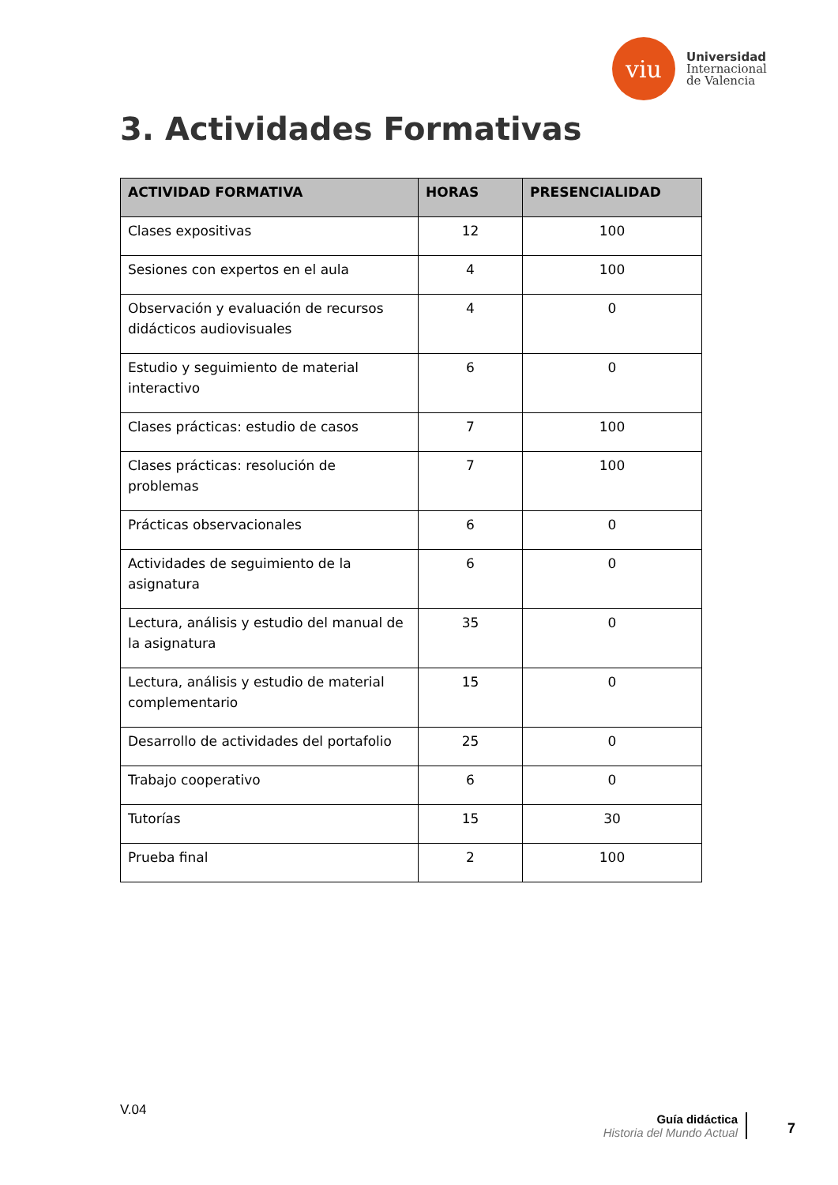viu
Universidad
Internacional
de Valencia
3. Actividades Formativas
| ACTIVIDAD FORMATIVA | HORAS | PRESENCIALIDAD |
| --- | --- | --- |
| Clases expositivas | 12 | 100 |
| Sesiones con expertos en el aula | 4 | 100 |
| Observación y evaluación de recursos didácticos audiovisuales | 4 | 0 |
| Estudio y seguimiento de material interactivo | 6 | 0 |
| Clases prácticas: estudio de casos | 7 | 100 |
| Clases prácticas: resolución de problemas | 7 | 100 |
| Prácticas observacionales | 6 | 0 |
| Actividades de seguimiento de la asignatura | 6 | 0 |
| Lectura, análisis y estudio del manual de la asignatura | 35 | 0 |
| Lectura, análisis y estudio de material complementario | 15 | 0 |
| Desarrollo de actividades del portafolio | 25 | 0 |
| Trabajo cooperativo | 6 | 0 |
| Tutorías | 15 | 30 |
| Prueba final | 2 | 100 |
V.04
Guía didáctica
Historia del Mundo Actual
7